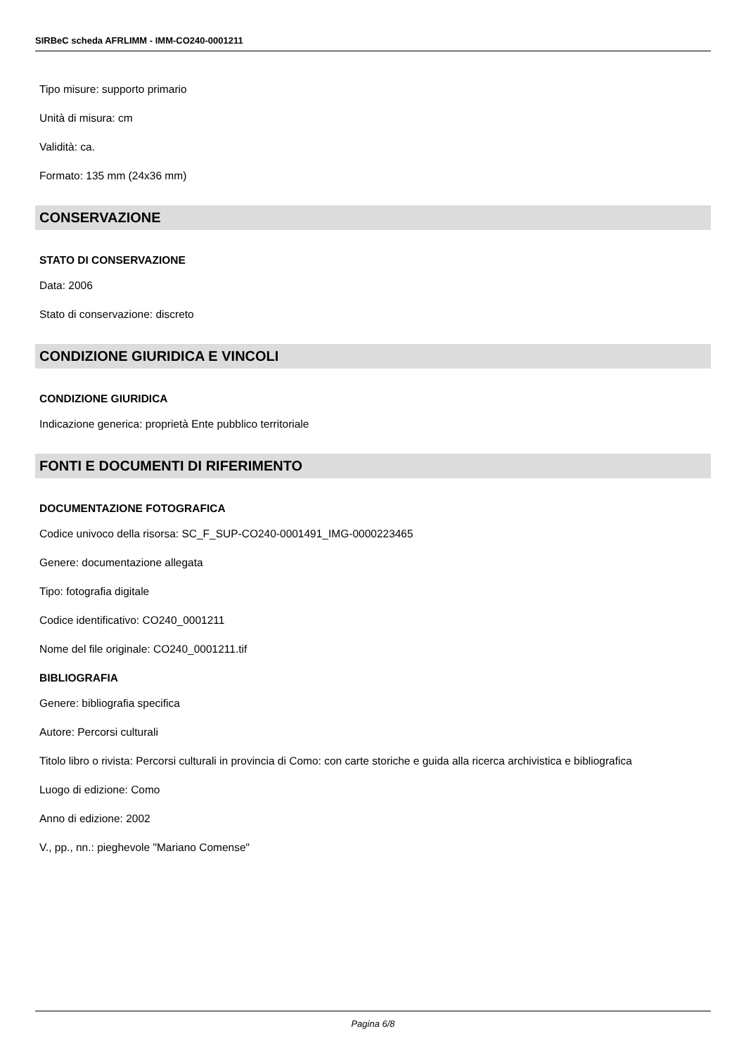SIRBeC scheda AFRLIMM - IMM-CO240-0001211
Tipo misure: supporto primario
Unità di misura: cm
Validità: ca.
Formato: 135 mm (24x36 mm)
CONSERVAZIONE
STATO DI CONSERVAZIONE
Data: 2006
Stato di conservazione: discreto
CONDIZIONE GIURIDICA E VINCOLI
CONDIZIONE GIURIDICA
Indicazione generica: proprietà Ente pubblico territoriale
FONTI E DOCUMENTI DI RIFERIMENTO
DOCUMENTAZIONE FOTOGRAFICA
Codice univoco della risorsa: SC_F_SUP-CO240-0001491_IMG-0000223465
Genere: documentazione allegata
Tipo: fotografia digitale
Codice identificativo: CO240_0001211
Nome del file originale: CO240_0001211.tif
BIBLIOGRAFIA
Genere: bibliografia specifica
Autore: Percorsi culturali
Titolo libro o rivista: Percorsi culturali in provincia di Como: con carte storiche e guida alla ricerca archivistica e bibliografica
Luogo di edizione: Como
Anno di edizione: 2002
V., pp., nn.: pieghevole "Mariano Comense"
Pagina 6/8